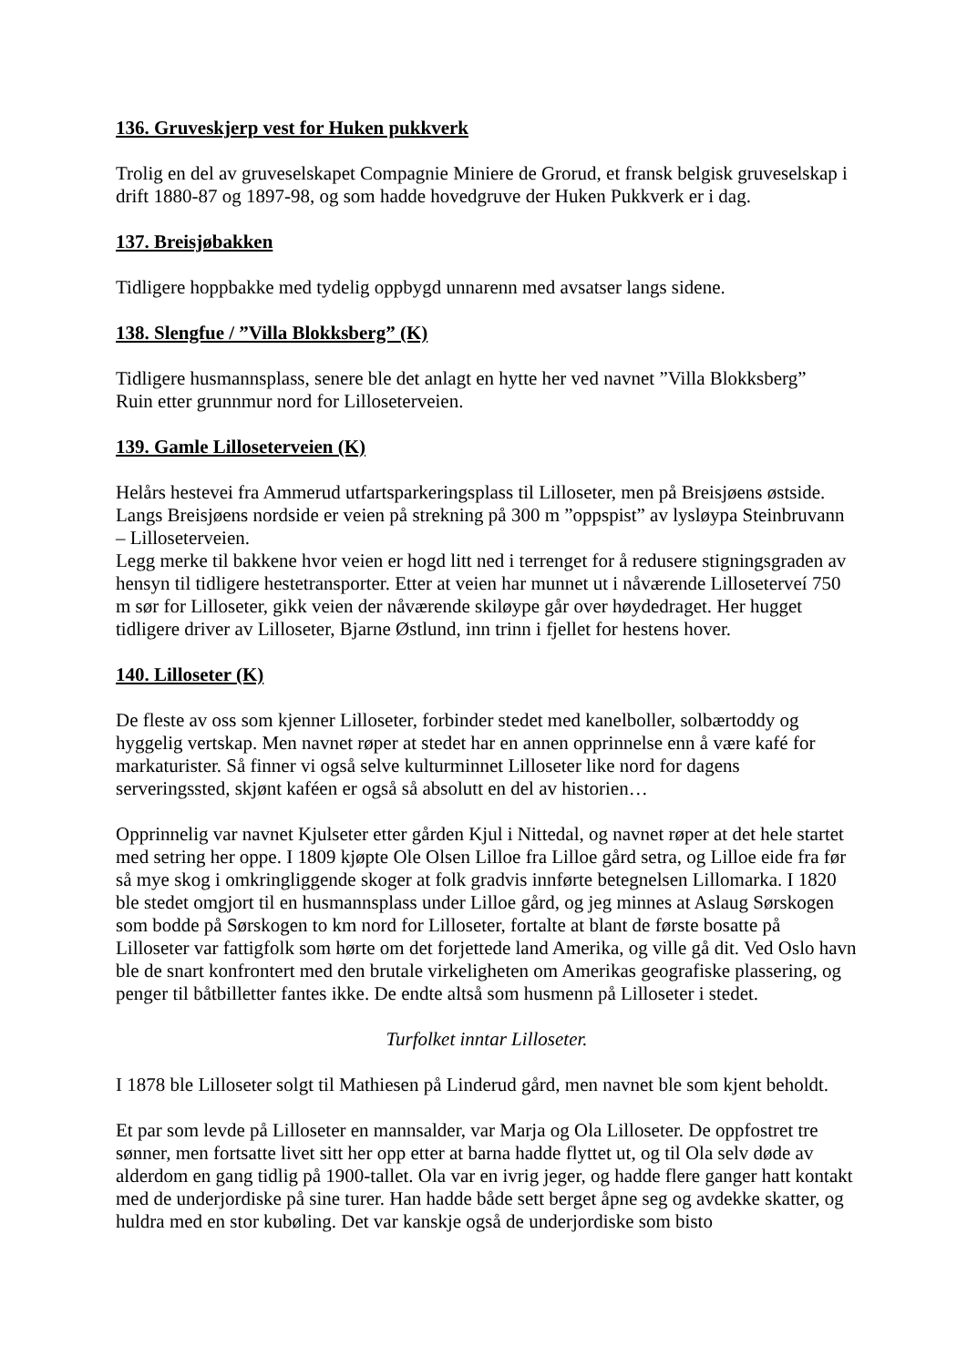136. Gruveskjerp vest for Huken pukkverk
Trolig en del av gruveselskapet Compagnie Miniere de Grorud, et fransk belgisk gruveselskap i drift 1880-87 og 1897-98, og som hadde hovedgruve der Huken Pukkverk er i dag.
137. Breisjøbakken
Tidligere hoppbakke med tydelig oppbygd unnarenn med avsatser langs sidene.
138. Slengfue / ”Villa Blokksberg” (K)
Tidligere husmannsplass, senere ble det anlagt en hytte her ved navnet ”Villa Blokksberg”
Ruin etter grunnmur nord for Lilloseterveien.
139. Gamle Lilloseterveien (K)
Helårs hestevei fra Ammerud utfartsparkeringsplass til Lilloseter, men på Breisjøens østside. Langs Breisjøens nordside er veien på strekning på 300 m ”oppspist” av lysløypa Steinbruvann – Lilloseterveien.
Legg merke til bakkene hvor veien er hogd litt ned i terrenget for å redusere stigningsgraden av hensyn til tidligere hestetransporter. Etter at veien har munnet ut i nåværende Lilloseterveí 750 m sør for Lilloseter, gikk veien der nåværende skiløype går over høydedraget. Her hugget tidligere driver av Lilloseter, Bjarne Østlund, inn trinn i fjellet for hestens hover.
140. Lilloseter (K)
De fleste av oss som kjenner Lilloseter, forbinder stedet med kanelboller, solbærtoddy og hyggelig vertskap. Men navnet røper at stedet har en annen opprinnelse enn å være kafé for markaturister. Så finner vi også selve kulturminnet Lilloseter like nord for dagens serveringssted, skjønt kaféen er også så absolutt en del av historien…
Opprinnelig var navnet Kjulseter etter gården Kjul i Nittedal, og navnet røper at det hele startet med setring her oppe. I 1809 kjøpte Ole Olsen Lilloe fra Lilloe gård setra, og Lilloe eide fra før så mye skog i omkringliggende skoger at folk gradvis innførte betegnelsen Lillomarka. I 1820 ble stedet omgjort til en husmannsplass under Lilloe gård, og jeg minnes at Aslaug Sørskogen som bodde på Sørskogen to km nord for Lilloseter, fortalte at blant de første bosatte på Lilloseter var fattigfolk som hørte om det forjettede land Amerika, og ville gå dit. Ved Oslo havn ble de snart konfrontert med den brutale virkeligheten om Amerikas geografiske plassering, og penger til båtbilletter fantes ikke. De endte altså som husmenn på Lilloseter i stedet.
Turfolket inntar Lilloseter.
I 1878 ble Lilloseter solgt til Mathiesen på Linderud gård, men navnet ble som kjent beholdt.
Et par som levde på Lilloseter en mannsalder, var Marja og Ola Lilloseter. De oppfostret tre sønner, men fortsatte livet sitt her opp etter at barna hadde flyttet ut, og til Ola selv døde av alderdom en gang tidlig på 1900-tallet. Ola var en ivrig jeger, og hadde flere ganger hatt kontakt med de underjordiske på sine turer. Han hadde både sett berget åpne seg og avdekke skatter, og huldra med en stor kubøling. Det var kanskje også de underjordiske som bisto